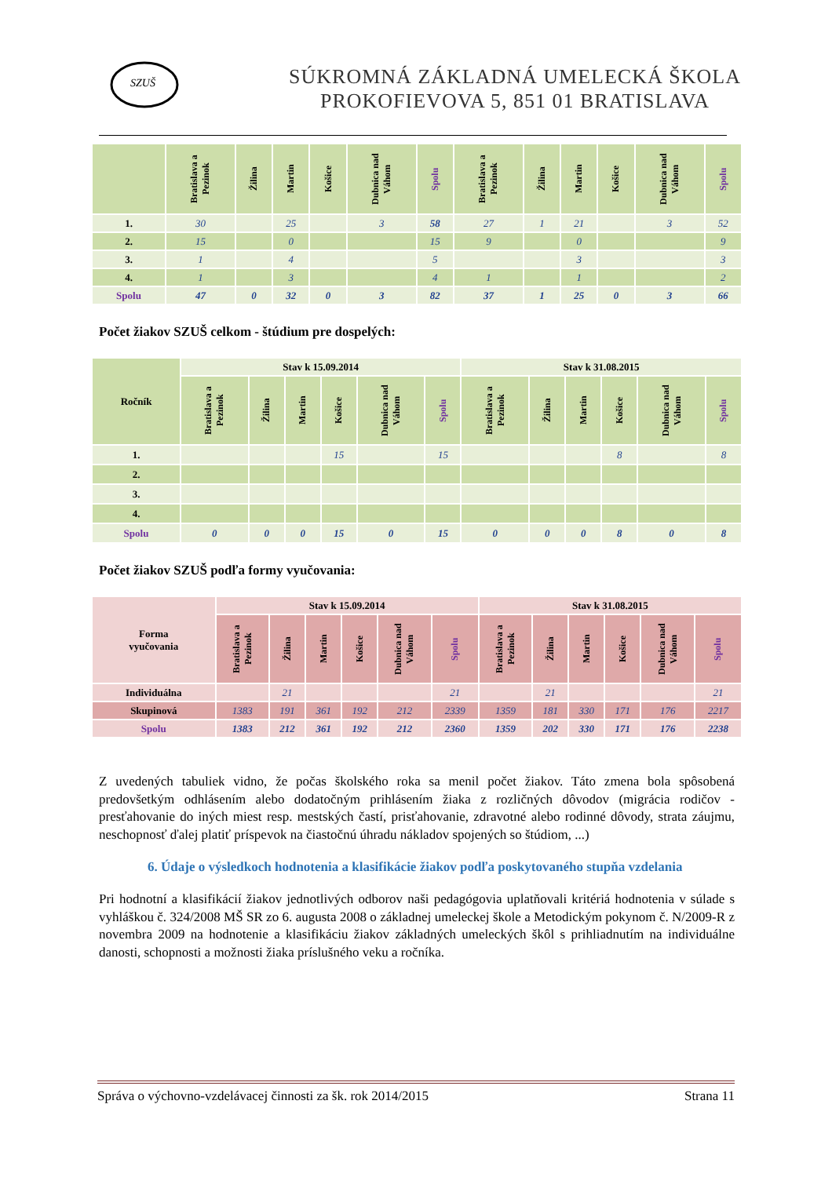SZUŠ
SÚKROMNÁ ZÁKLADNÁ UMELECKÁ ŠKOLA
PROKOFIEVOVA 5, 851 01 BRATISLAVA
| | Bratislava a Pezinok | Žilina | Martin | Košice | Dubnica nad Váhom | Spolu | Bratislava a Pezinok | Žilina | Martin | Košice | Dubnica nad Váhom | Spolu |
| --- | --- | --- | --- | --- | --- | --- | --- | --- | --- | --- | --- | --- |
| 1. | 30 | | 25 | | 3 | 58 | 27 | 1 | 21 | | 3 | 52 |
| 2. | 15 | | 0 | | | 15 | 9 | | 0 | | | 9 |
| 3. | 1 | | 4 | | | 5 | | | 3 | | | 3 |
| 4. | 1 | | 3 | | | 4 | 1 | | 1 | | | 2 |
| Spolu | 47 | 0 | 32 | 0 | 3 | 82 | 37 | 1 | 25 | 0 | 3 | 66 |
Počet žiakov SZUŠ celkom - štúdium pre dospelých:
| Ročník | Stav k 15.09.2014 | | | | | | Stav k 31.08.2015 | | | | | |
| --- | --- | --- | --- | --- | --- | --- | --- | --- | --- | --- | --- | --- |
| | Bratislava a Pezinok | Žilina | Martin | Košice | Dubnica nad Váhom | Spolu | Bratislava a Pezinok | Žilina | Martin | Košice | Dubnica nad Váhom | Spolu |
| 1. | | | | 15 | | 15 | | | | 8 | | 8 |
| 2. | | | | | | | | | | | | |
| 3. | | | | | | | | | | | | |
| 4. | | | | | | | | | | | | |
| Spolu | 0 | 0 | 0 | 15 | 0 | 15 | 0 | 0 | 0 | 8 | 0 | 8 |
Počet žiakov SZUŠ podľa formy vyučovania:
| Forma vyučovania | Stav k 15.09.2014 | | | | | | Stav k 31.08.2015 | | | | | |
| --- | --- | --- | --- | --- | --- | --- | --- | --- | --- | --- | --- | --- |
| | Bratislava a Pezinok | Žilina | Martin | Košice | Dubnica nad Váhom | Spolu | Bratislava a Pezinok | Žilina | Martin | Košice | Dubnica nad Váhom | Spolu |
| Individuálna | | 21 | | | | 21 | | 21 | | | | 21 |
| Skupinová | 1383 | 191 | 361 | 192 | 212 | 2339 | 1359 | 181 | 330 | 171 | 176 | 2217 |
| Spolu | 1383 | 212 | 361 | 192 | 212 | 2360 | 1359 | 202 | 330 | 171 | 176 | 2238 |
Z uvedených tabuliek vidno, že počas školského roka sa menil počet žiakov. Táto zmena bola spôsobená predovšetkým odhlásením alebo dodatočným prihlásením žiaka z rozličných dôvodov (migrácia rodičov - presťahovanie do iných miest resp. mestských častí, prisťahovanie, zdravotné alebo rodinné dôvody, strata záujmu, neschopnosť ďalej platiť príspevok na čiastočnú úhradu nákladov spojených so štúdiom, ...)
6. Údaje o výsledkoch hodnotenia a klasifikácie žiakov podľa poskytovaného stupňa vzdelania
Pri hodnotní a klasifikácií žiakov jednotlivých odborov naši pedagógovia uplatňovali kritériá hodnotenia v súlade s vyhláškou č. 324/2008 MŠ SR zo 6. augusta 2008 o základnej umeleckej škole a Metodickým pokynom č. N/2009-R z novembra 2009 na hodnotenie a klasifikáciu žiakov základných umeleckých škôl s prihliadnutím na individuálne danosti, schopnosti a možnosti žiaka príslušného veku a ročníka.
Správa o výchovno-vzdelávacej činnosti za šk. rok 2014/2015 Strana 11